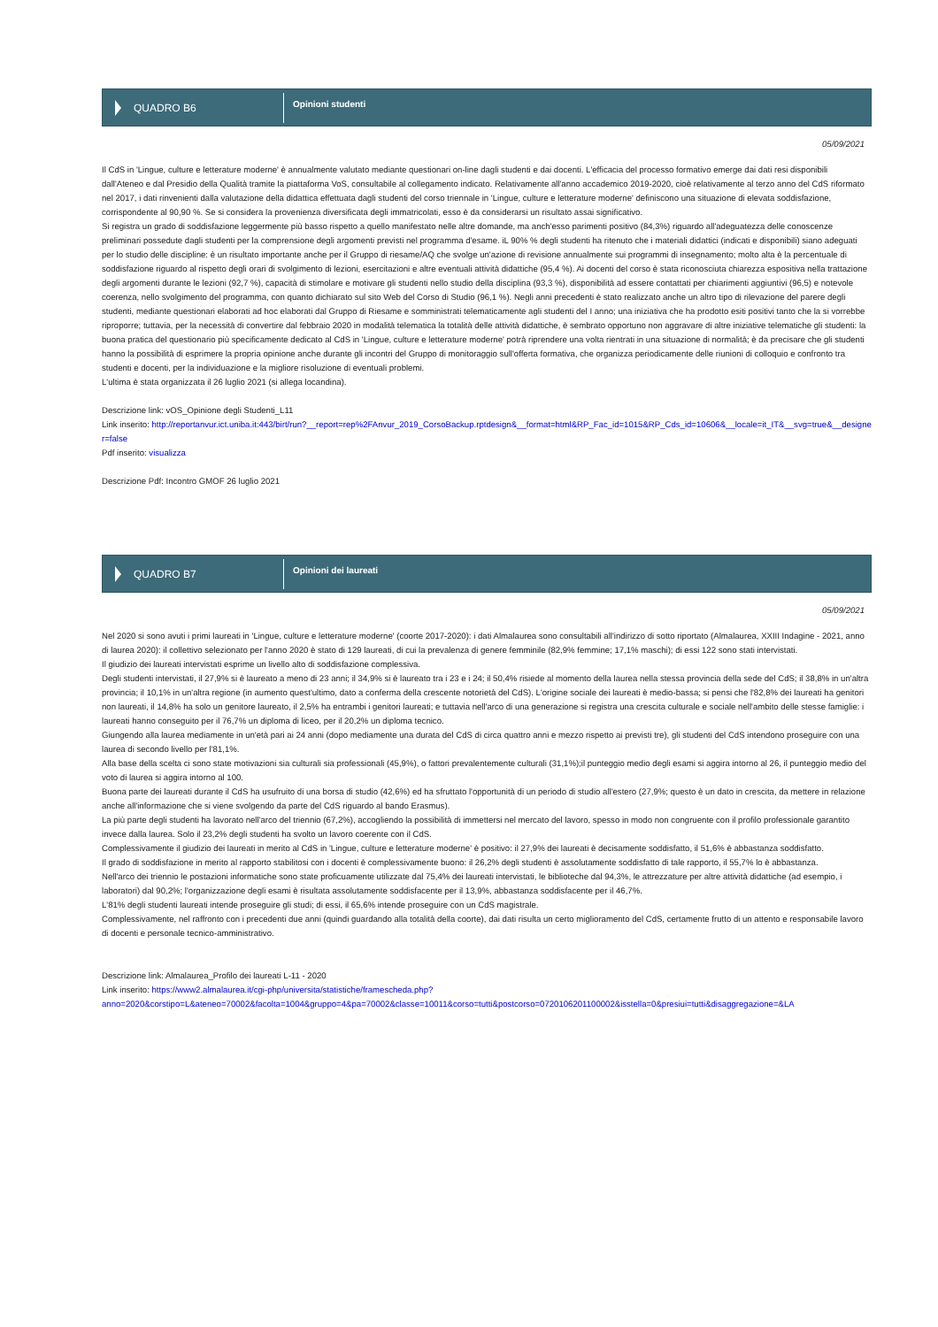QUADRO B6
Opinioni studenti
05/09/2021
Il CdS in 'Lingue, culture e letterature moderne' è annualmente valutato mediante questionari on-line dagli studenti e dai docenti. L'efficacia del processo formativo emerge dai dati resi disponibili dall'Ateneo e dal Presidio della Qualità tramite la piattaforma VoS, consultabile al collegamento indicato. Relativamente all'anno accademico 2019-2020, cioè relativamente al terzo anno del CdS riformato nel 2017, i dati rinvenienti dalla valutazione della didattica effettuata dagli studenti del corso triennale in 'Lingue, culture e letterature moderne' definiscono una situazione di elevata soddisfazione, corrispondente al 90,90 %. Se si considera la provenienza diversificata degli immatricolati, esso è da considerarsi un risultato assai significativo.
Si registra un grado di soddisfazione leggermente più basso rispetto a quello manifestato nelle altre domande, ma anch'esso parimenti positivo (84,3%) riguardo all'adeguatezza delle conoscenze preliminari possedute dagli studenti per la comprensione degli argomenti previsti nel programma d'esame. iL 90% % degli studenti ha ritenuto che i materiali didattici (indicati e disponibili) siano adeguati per lo studio delle discipline: è un risultato importante anche per il Gruppo di riesame/AQ che svolge un'azione di revisione annualmente sui programmi di insegnamento; molto alta è la percentuale di soddisfazione riguardo al rispetto degli orari di svolgimento di lezioni, esercitazioni e altre eventuali attività didattiche (95,4 %). Ai docenti del corso è stata riconosciuta chiarezza espositiva nella trattazione degli argomenti durante le lezioni (92,7 %), capacità di stimolare e motivare gli studenti nello studio della disciplina (93,3 %), disponibilità ad essere contattati per chiarimenti aggiuntivi (96,5) e notevole coerenza, nello svolgimento del programma, con quanto dichiarato sul sito Web del Corso di Studio (96,1 %). Negli anni precedenti è stato realizzato anche un altro tipo di rilevazione del parere degli studenti, mediante questionari elaborati ad hoc elaborati dal Gruppo di Riesame e somministrati telematicamente agli studenti del I anno; una iniziativa che ha prodotto esiti positivi tanto che la si vorrebbe riproporre; tuttavia, per la necessità di convertire dal febbraio 2020 in modalità telematica la totalità delle attività didattiche, è sembrato opportuno non aggravare di altre iniziative telematiche gli studenti: la buona pratica del questionario più specificamente dedicato al CdS in 'Lingue, culture e letterature moderne' potrà riprendere una volta rientrati in una situazione di normalità; è da precisare che gli studenti hanno la possibilità di esprimere la propria opinione anche durante gli incontri del Gruppo di monitoraggio sull'offerta formativa, che organizza periodicamente delle riunioni di colloquio e confronto tra studenti e docenti, per la individuazione e la migliore risoluzione di eventuali problemi.
L'ultima è stata organizzata il 26 luglio 2021 (si allega locandina).
Descrizione link: vOS_Opinione degli Studenti_L11
Link inserito: http://reportanvur.ict.uniba.it:443/birt/run?__report=rep%2FAnvur_2019_CorsoBackup.rptdesign&__format=html&RP_Fac_id=1015&RP_Cds_id=10606&__locale=it_IT&__svg=true&__designer=false
Pdf inserito: visualizza
Descrizione Pdf: Incontro GMOF 26 luglio 2021
QUADRO B7
Opinioni dei laureati
05/09/2021
Nel 2020 si sono avuti i primi laureati in 'Lingue, culture e letterature moderne' (coorte 2017-2020): i dati Almalaurea sono consultabili all'indirizzo di sotto riportato (Almalaurea, XXIII Indagine - 2021, anno di laurea 2020): il collettivo selezionato per l'anno 2020 è stato di 129 laureati, di cui la prevalenza di genere femminile (82,9% femmine; 17,1% maschi); di essi 122 sono stati intervistati.
Il giudizio dei laureati intervistati esprime un livello alto di soddisfazione complessiva.
Degli studenti intervistati, il 27,9% si è laureato a meno di 23 anni; il 34,9% si è laureato tra i 23 e i 24; il 50,4% risiede al momento della laurea nella stessa provincia della sede del CdS; il 38,8% in un'altra provincia; il 10,1% in un'altra regione (in aumento quest'ultimo, dato a conferma della crescente notorietà del CdS). L'origine sociale dei laureati è medio-bassa; si pensi che l'82,8% dei laureati ha genitori non laureati, il 14,8% ha solo un genitore laureato, il 2,5% ha entrambi i genitori laureati; e tuttavia nell'arco di una generazione si registra una crescita culturale e sociale nell'ambito delle stesse famiglie: i laureati hanno conseguito per il 76,7% un diploma di liceo, per il 20,2% un diploma tecnico.
Giungendo alla laurea mediamente in un'età pari ai 24 anni (dopo mediamente una durata del CdS di circa quattro anni e mezzo rispetto ai previsti tre), gli studenti del CdS intendono proseguire con una laurea di secondo livello per l'81,1%.
Alla base della scelta ci sono state motivazioni sia culturali sia professionali (45,9%), o fattori prevalentemente culturali (31,1%);il punteggio medio degli esami si aggira intorno al 26, il punteggio medio del voto di laurea si aggira intorno al 100.
Buona parte dei laureati durante il CdS ha usufruito di una borsa di studio (42,6%) ed ha sfruttato l'opportunità di un periodo di studio all'estero (27,9%; questo è un dato in crescita, da mettere in relazione anche all'informazione che si viene svolgendo da parte del CdS riguardo al bando Erasmus).
La più parte degli studenti ha lavorato nell'arco del triennio (67,2%), accogliendo la possibilità di immettersi nel mercato del lavoro, spesso in modo non congruente con il profilo professionale garantito invece dalla laurea. Solo il 23,2% degli studenti ha svolto un lavoro coerente con il CdS.
Complessivamente il giudizio dei laureati in merito al CdS in 'Lingue, culture e letterature moderne' è positivo: il 27,9% dei laureati è decisamente soddisfatto, il 51,6% è abbastanza soddisfatto.
Il grado di soddisfazione in merito al rapporto stabilitosi con i docenti è complessivamente buono: il 26,2% degli studenti è assolutamente soddisfatto di tale rapporto, il 55,7% lo è abbastanza.
Nell'arco dei triennio le postazioni informatiche sono state proficuamente utilizzate dal 75,4% dei laureati intervistati, le biblioteche dal 94,3%, le attrezzature per altre attività didattiche (ad esempio, i laboratori) dal 90,2%; l'organizzazione degli esami è risultata assolutamente soddisfacente per il 13,9%, abbastanza soddisfacente per il 46,7%.
L'81% degli studenti laureati intende proseguire gli studi; di essi, il 65,6% intende proseguire con un CdS magistrale.
Complessivamente, nel raffronto con i precedenti due anni (quindi guardando alla totalità della coorte), dai dati risulta un certo miglioramento del CdS, certamente frutto di un attento e responsabile lavoro di docenti e personale tecnico-amministrativo.
Descrizione link: Almalaurea_Profilo dei laureati L-11 - 2020
Link inserito: https://www2.almalaurea.it/cgi-php/universita/statistiche/framescheda.php?
anno=2020&corstipo=L&ateneo=70002&facolta=1004&gruppo=4&pa=70002&classe=10011&corso=tutti&postcorso=0720106201100002&isstella=0&presiui=tutti&disaggregazione=&LA